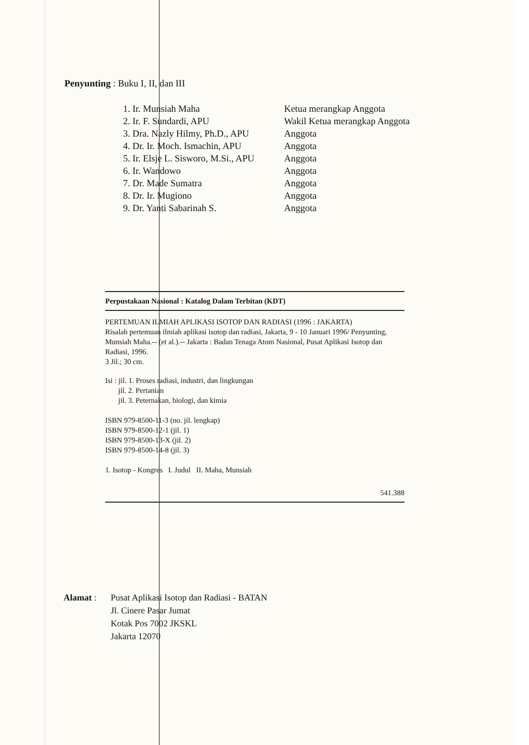Penyunting : Buku I, II, dan III
| 1. Ir. Munsiah Maha | Ketua merangkap Anggota |
| 2. Ir. F. Sundardi, APU | Wakil Ketua merangkap Anggota |
| 3. Dra. Nazly Hilmy, Ph.D., APU | Anggota |
| 4. Dr. Ir. Moch. Ismachin, APU | Anggota |
| 5. Ir. Elsje L. Sisworo, M.Si., APU | Anggota |
| 6. Ir. Wandowo | Anggota |
| 7. Dr. Made Sumatra | Anggota |
| 8. Dr. Ir. Mugiono | Anggota |
| 9. Dr. Yanti Sabarinah S. | Anggota |
Perpustakaan Nasional : Katalog Dalam Terbitan (KDT)
PERTEMUAN ILMIAH APLIKASI ISOTOP DAN RADIASI (1996 : JAKARTA)
Risalah pertemuan ilmiah aplikasi isotop dan radiasi, Jakarta, 9 - 10 Januari 1996/ Penyunting, Munsiah Maha.-- (et al.).-- Jakarta : Badan Tenaga Atom Nasional, Pusat Aplikasi Isotop dan Radiasi, 1996.
3 Jil.; 30 cm.
Isi : jil. 1. Proses radiasi, industri, dan lingkungan
jil. 2. Pertanian
jil. 3. Peternakan, biologi, dan kimia
ISBN 979-8500-11-3 (no. jil. lengkap)
ISBN 979-8500-12-1 (jil. 1)
ISBN 979-8500-13-X (jil. 2)
ISBN 979-8500-14-8 (jil. 3)
1. Isotop - Kongres I. Judul II. Maha, Munsiah
541.388
Alamat : Pusat Aplikasi Isotop dan Radiasi - BATAN
Jl. Cinere Pasar Jumat
Kotak Pos 7002 JKSKL
Jakarta 12070